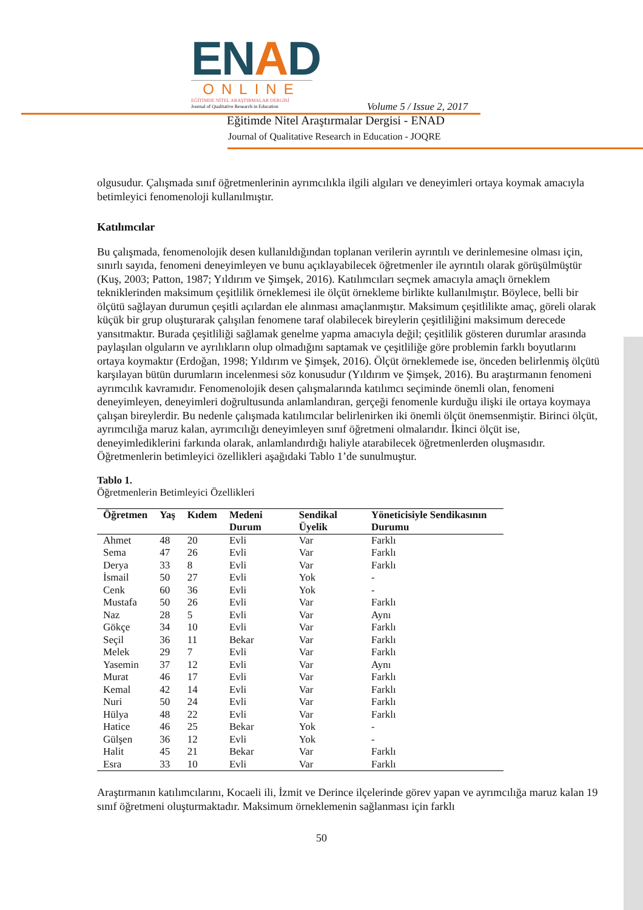ENAD
ONLINE
EĞİTİMDE NİTEL ARAŞTIRMALAR DERGİSİ
Journal of Qualitative Research in Education
Volume 5 / Issue 2, 2017
Eğitimde Nitel Araştırmalar Dergisi - ENAD
Journal of Qualitative Research in Education - JOQRE
olgusudur. Çalışmada sınıf öğretmenlerinin ayrımcılıkla ilgili algıları ve deneyimleri ortaya koymak amacıyla betimleyici fenomenoloji kullanılmıştır.
Katılımcılar
Bu çalışmada, fenomenolojik desen kullanıldığından toplanan verilerin ayrıntılı ve derinlemesine olması için, sınırlı sayıda, fenomeni deneyimleyen ve bunu açıklayabilecek öğretmenler ile ayrıntılı olarak görüşülmüştür (Kuş, 2003; Patton, 1987; Yıldırım ve Şimşek, 2016). Katılımcıları seçmek amacıyla amaçlı örneklem tekniklerinden maksimum çeşitlilik örneklemesi ile ölçüt örnekleme birlikte kullanılmıştır. Böylece, belli bir ölçütü sağlayan durumun çeşitli açılardan ele alınması amaçlanmıştır. Maksimum çeşitlilikte amaç, göreli olarak küçük bir grup oluşturarak çalışılan fenomene taraf olabilecek bireylerin çeşitliliğini maksimum derecede yansıtmaktır. Burada çeşitliliği sağlamak genelme yapma amacıyla değil; çeşitlilik gösteren durumlar arasında paylaşılan olguların ve ayrılıkların olup olmadığını saptamak ve çeşitliliğe göre problemin farklı boyutlarını ortaya koymaktır (Erdoğan, 1998; Yıldırım ve Şimşek, 2016). Ölçüt örneklemede ise, önceden belirlenmiş ölçütü karşılayan bütün durumların incelenmesi söz konusudur (Yıldırım ve Şimşek, 2016). Bu araştırmanın fenomeni ayrımcılık kavramıdır. Fenomenolojik desen çalışmalarında katılımcı seçiminde önemli olan, fenomeni deneyimleyen, deneyimleri doğrultusunda anlamlandıran, gerçeği fenomenle kurduğu ilişki ile ortaya koymaya çalışan bireylerdir. Bu nedenle çalışmada katılımcılar belirlenirken iki önemli ölçüt önemsenmiştir. Birinci ölçüt, ayrımcılığa maruz kalan, ayrımcılığı deneyimleyen sınıf öğretmeni olmalarıdır. İkinci ölçüt ise, deneyimlediklerini farkında olarak, anlamlandırdığı haliyle atarabilecek öğretmenlerden oluşmasıdır. Öğretmenlerin betimleyici özellikleri aşağıdaki Tablo 1’de sunulmuştur.
Tablo 1.
Öğretmenlerin Betimleyici Özellikleri
| Öğretmen | Yaş | Kıdem | Medeni Durum | Sendikal Üyelik | Yöneticisiyle Sendikasının Durumu |
| --- | --- | --- | --- | --- | --- |
| Ahmet | 48 | 20 | Evli | Var | Farklı |
| Sema | 47 | 26 | Evli | Var | Farklı |
| Derya | 33 | 8 | Evli | Var | Farklı |
| İsmail | 50 | 27 | Evli | Yok | - |
| Cenk | 60 | 36 | Evli | Yok | - |
| Mustafa | 50 | 26 | Evli | Var | Farklı |
| Naz | 28 | 5 | Evli | Var | Aynı |
| Gökçe | 34 | 10 | Evli | Var | Farklı |
| Seçil | 36 | 11 | Bekar | Var | Farklı |
| Melek | 29 | 7 | Evli | Var | Farklı |
| Yasemin | 37 | 12 | Evli | Var | Aynı |
| Murat | 46 | 17 | Evli | Var | Farklı |
| Kemal | 42 | 14 | Evli | Var | Farklı |
| Nuri | 50 | 24 | Evli | Var | Farklı |
| Hülya | 48 | 22 | Evli | Var | Farklı |
| Hatice | 46 | 25 | Bekar | Yok | - |
| Gülşen | 36 | 12 | Evli | Yok | - |
| Halit | 45 | 21 | Bekar | Var | Farklı |
| Esra | 33 | 10 | Evli | Var | Farklı |
Araştırmanın katılımcılarını, Kocaeli ili, İzmit ve Derince ilçelerinde görev yapan ve ayrımcılığa maruz kalan 19 sınıf öğretmeni oluşturmaktadır. Maksimum örneklemenin sağlanması için farklı
50